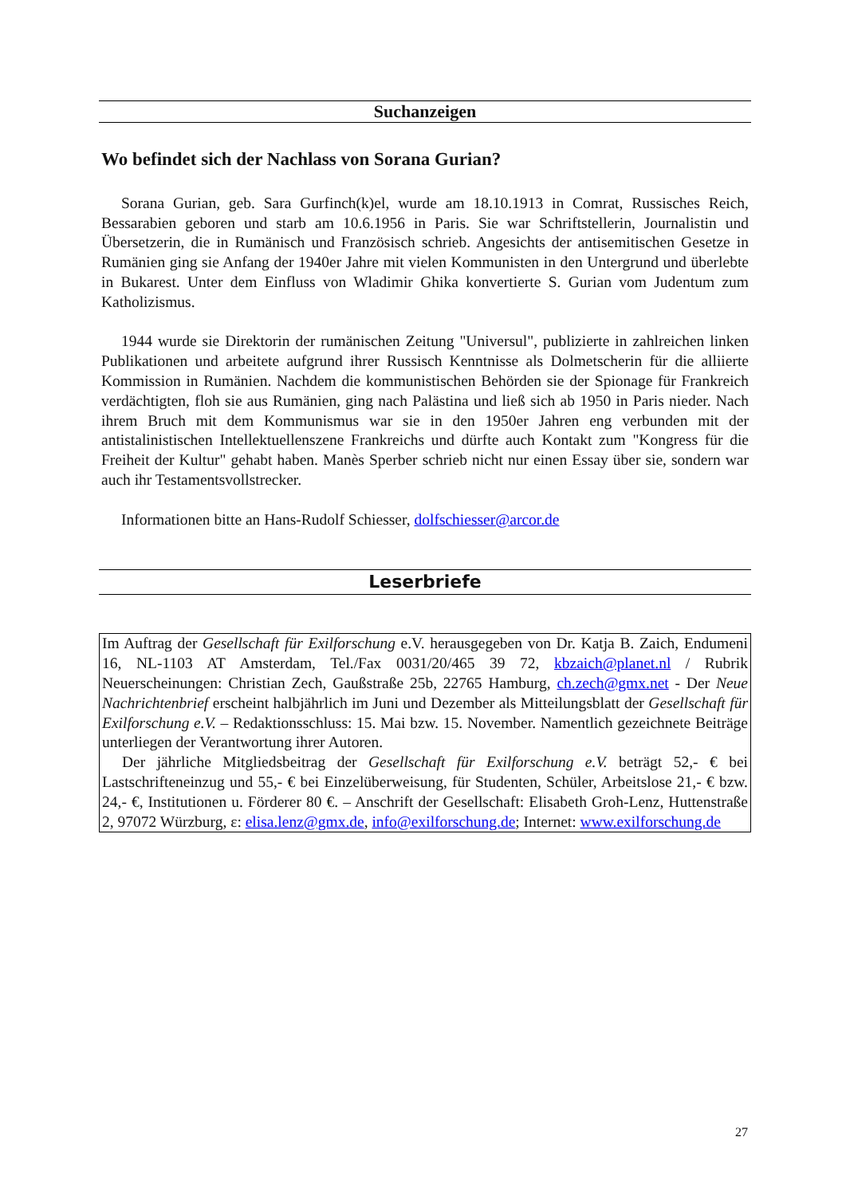Suchanzeigen
Wo befindet sich der Nachlass von Sorana Gurian?
Sorana Gurian, geb. Sara Gurfinch(k)el, wurde am 18.10.1913 in Comrat, Russisches Reich, Bessarabien geboren und starb am 10.6.1956 in Paris. Sie war Schriftstellerin, Journalistin und Übersetzerin, die in Rumänisch und Französisch schrieb. Angesichts der antisemitischen Gesetze in Rumänien ging sie Anfang der 1940er Jahre mit vielen Kommunisten in den Untergrund und überlebte in Bukarest. Unter dem Einfluss von Wladimir Ghika konvertierte S. Gurian vom Judentum zum Katholizismus.
1944 wurde sie Direktorin der rumänischen Zeitung "Universul", publizierte in zahlreichen linken Publikationen und arbeitete aufgrund ihrer Russisch Kenntnisse als Dolmetscherin für die alliierte Kommission in Rumänien. Nachdem die kommunistischen Behörden sie der Spionage für Frankreich verdächtigten, floh sie aus Rumänien, ging nach Palästina und ließ sich ab 1950 in Paris nieder. Nach ihrem Bruch mit dem Kommunismus war sie in den 1950er Jahren eng verbunden mit der antistalinistischen Intellektuellenszene Frankreichs und dürfte auch Kontakt zum "Kongress für die Freiheit der Kultur" gehabt haben. Manès Sperber schrieb nicht nur einen Essay über sie, sondern war auch ihr Testamentsvollstrecker.
Informationen bitte an Hans-Rudolf Schiesser, dolfschiesser@arcor.de
Leserbriefe
Im Auftrag der Gesellschaft für Exilforschung e.V. herausgegeben von Dr. Katja B. Zaich, Endumeni 16, NL-1103 AT Amsterdam, Tel./Fax 0031/20/465 39 72, kbzaich@planet.nl / Rubrik Neuerscheinungen: Christian Zech, Gaußstraße 25b, 22765 Hamburg, ch.zech@gmx.net - Der Neue Nachrichtenbrief erscheint halbjährlich im Juni und Dezember als Mitteilungsblatt der Gesellschaft für Exilforschung e.V. – Redaktionsschluss: 15. Mai bzw. 15. November. Namentlich gezeichnete Beiträge unterliegen der Verantwortung ihrer Autoren.
Der jährliche Mitgliedsbeitrag der Gesellschaft für Exilforschung e.V. beträgt 52,- € bei Lastschrifteneinzug und 55,- € bei Einzelüberweisung, für Studenten, Schüler, Arbeitslose 21,- € bzw. 24,- €, Institutionen u. Förderer 80 €. – Anschrift der Gesellschaft: Elisabeth Groh-Lenz, Huttenstraße 2, 97072 Würzburg, ε: elisa.lenz@gmx.de, info@exilforschung.de; Internet: www.exilforschung.de
27